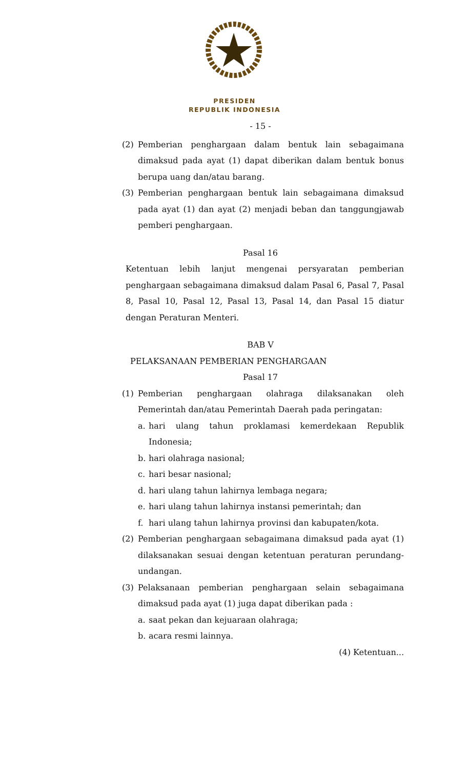PRESIDEN
REPUBLIK INDONESIA
- 15 -
(2) Pemberian penghargaan dalam bentuk lain sebagaimana dimaksud pada ayat (1) dapat diberikan dalam bentuk bonus berupa uang dan/atau barang.
(3) Pemberian penghargaan bentuk lain sebagaimana dimaksud pada ayat (1) dan ayat (2) menjadi beban dan tanggungjawab pemberi penghargaan.
Pasal 16
Ketentuan lebih lanjut mengenai persyaratan pemberian penghargaan sebagaimana dimaksud dalam Pasal 6, Pasal 7, Pasal 8, Pasal 10, Pasal 12, Pasal 13, Pasal 14, dan Pasal 15 diatur dengan Peraturan Menteri.
BAB V
PELAKSANAAN PEMBERIAN PENGHARGAAN
Pasal 17
(1) Pemberian penghargaan olahraga dilaksanakan oleh Pemerintah dan/atau Pemerintah Daerah pada peringatan:
a. hari ulang tahun proklamasi kemerdekaan Republik Indonesia;
b. hari olahraga nasional;
c. hari besar nasional;
d. hari ulang tahun lahirnya lembaga negara;
e. hari ulang tahun lahirnya instansi pemerintah; dan
f. hari ulang tahun lahirnya provinsi dan kabupaten/kota.
(2) Pemberian penghargaan sebagaimana dimaksud pada ayat (1) dilaksanakan sesuai dengan ketentuan peraturan perundang-undangan.
(3) Pelaksanaan pemberian penghargaan selain sebagaimana dimaksud pada ayat (1) juga dapat diberikan pada :
a. saat pekan dan kejuaraan olahraga;
b. acara resmi lainnya.
(4) Ketentuan...